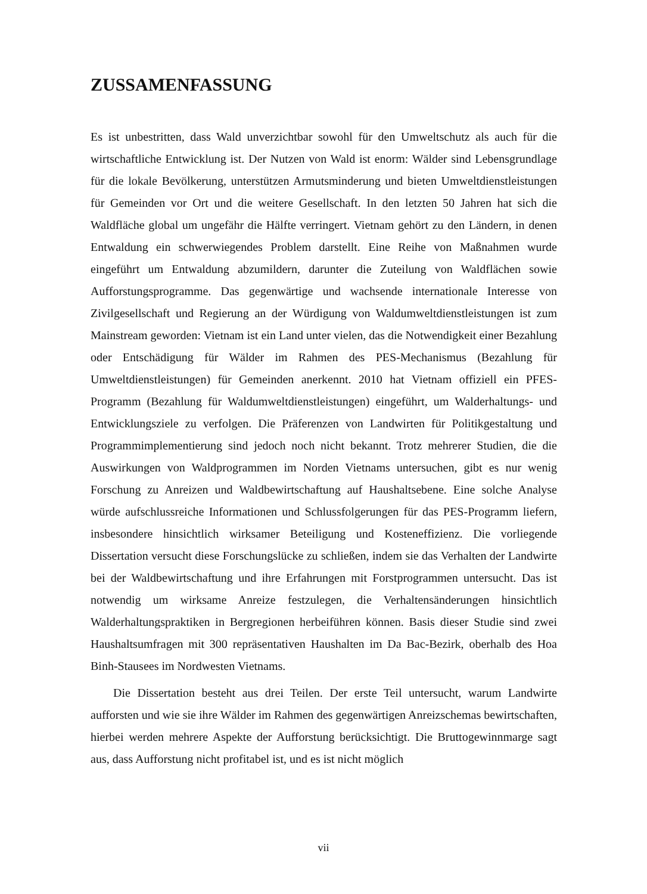ZUSSAMENFASSUNG
Es ist unbestritten, dass Wald unverzichtbar sowohl für den Umweltschutz als auch für die wirtschaftliche Entwicklung ist. Der Nutzen von Wald ist enorm: Wälder sind Lebensgrundlage für die lokale Bevölkerung, unterstützen Armutsminderung und bieten Umweltdienstleistungen für Gemeinden vor Ort und die weitere Gesellschaft. In den letzten 50 Jahren hat sich die Waldfläche global um ungefähr die Hälfte verringert. Vietnam gehört zu den Ländern, in denen Entwaldung ein schwerwiegendes Problem darstellt. Eine Reihe von Maßnahmen wurde eingeführt um Entwaldung abzumildern, darunter die Zuteilung von Waldflächen sowie Aufforstungsprogramme. Das gegenwärtige und wachsende internationale Interesse von Zivilgesellschaft und Regierung an der Würdigung von Waldumweltdienstleistungen ist zum Mainstream geworden: Vietnam ist ein Land unter vielen, das die Notwendigkeit einer Bezahlung oder Entschädigung für Wälder im Rahmen des PES-Mechanismus (Bezahlung für Umweltdienstleistungen) für Gemeinden anerkennt. 2010 hat Vietnam offiziell ein PFES-Programm (Bezahlung für Waldumweltdienstleistungen) eingeführt, um Walderhaltungs- und Entwicklungsziele zu verfolgen. Die Präferenzen von Landwirten für Politikgestaltung und Programmimplementierung sind jedoch noch nicht bekannt. Trotz mehrerer Studien, die die Auswirkungen von Waldprogrammen im Norden Vietnams untersuchen, gibt es nur wenig Forschung zu Anreizen und Waldbewirtschaftung auf Haushaltsebene. Eine solche Analyse würde aufschlussreiche Informationen und Schlussfolgerungen für das PES-Programm liefern, insbesondere hinsichtlich wirksamer Beteiligung und Kosteneffizienz. Die vorliegende Dissertation versucht diese Forschungslücke zu schließen, indem sie das Verhalten der Landwirte bei der Waldbewirtschaftung und ihre Erfahrungen mit Forstprogrammen untersucht. Das ist notwendig um wirksame Anreize festzulegen, die Verhaltensänderungen hinsichtlich Walderhaltungspraktiken in Bergregionen herbeiführen können. Basis dieser Studie sind zwei Haushaltsumfragen mit 300 repräsentativen Haushalten im Da Bac-Bezirk, oberhalb des Hoa Binh-Stausees im Nordwesten Vietnams.
Die Dissertation besteht aus drei Teilen. Der erste Teil untersucht, warum Landwirte aufforsten und wie sie ihre Wälder im Rahmen des gegenwärtigen Anreizschemas bewirtschaften, hierbei werden mehrere Aspekte der Aufforstung berücksichtigt. Die Bruttogewinnmarge sagt aus, dass Aufforstung nicht profitabel ist, und es ist nicht möglich
vii